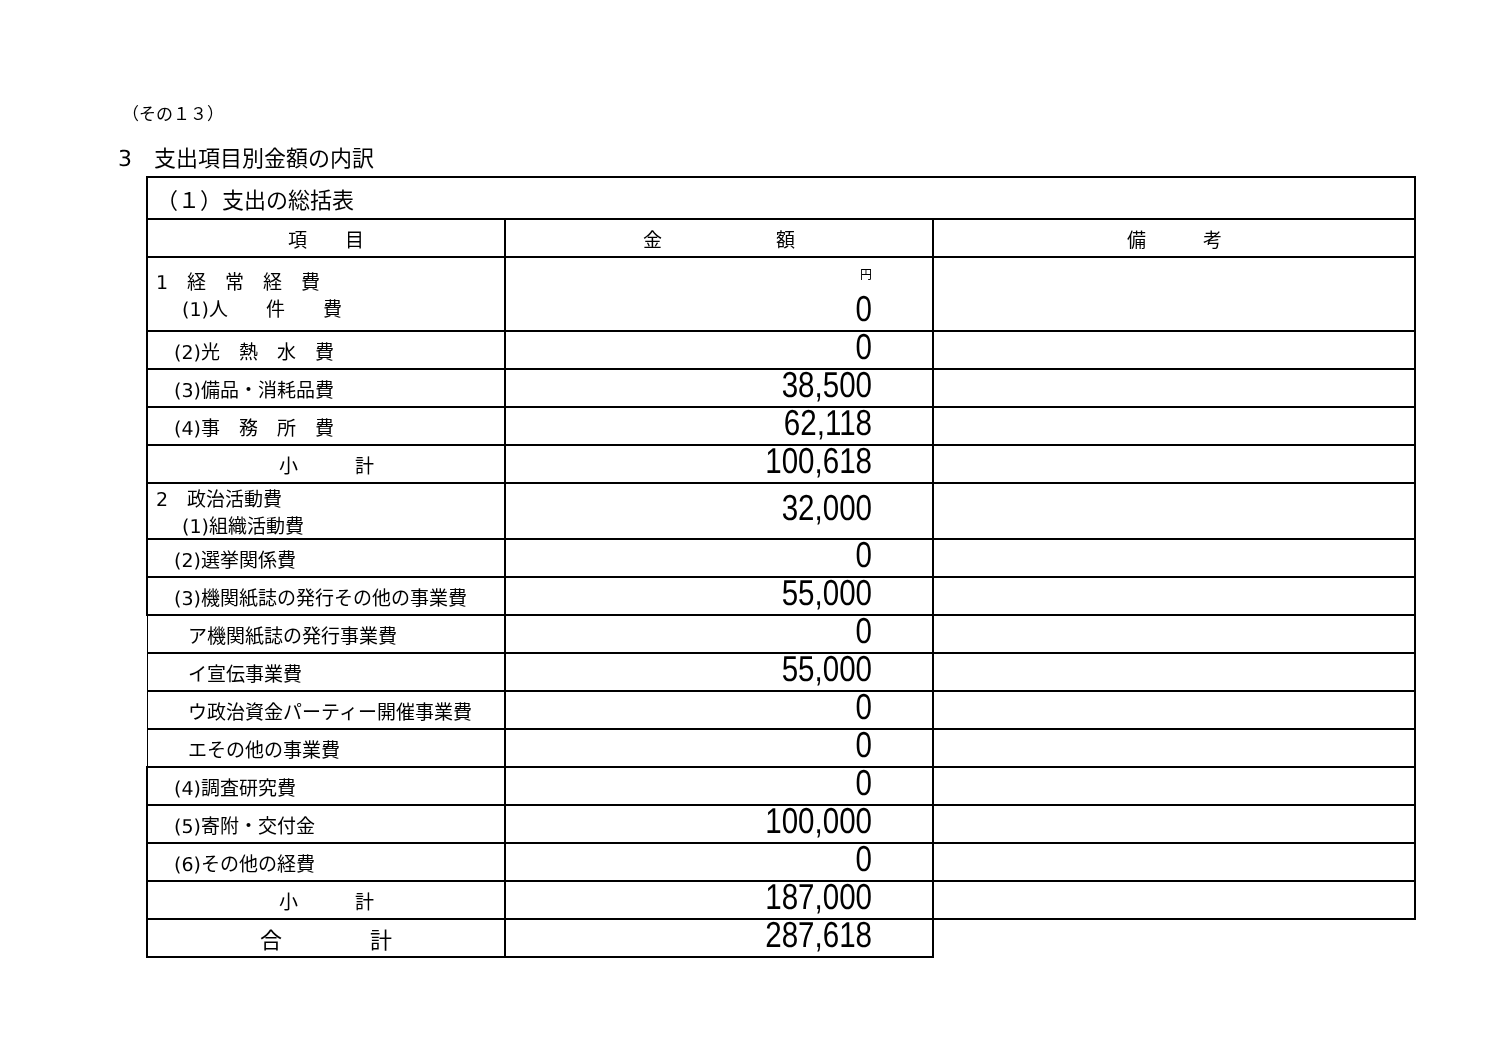（その１３）
3　支出項目別金額の内訳
| （１）支出の総括表 | | |
| --- | --- | --- |
| 項 目 | 金 額 | 備 考 |
| 1 経 常 経 費 (1)人 件 費 | 円 0 | |
| (2)光 熱 水 費 | 0 | |
| (3)備品・消耗品費 | 38,500 | |
| (4)事 務 所 費 | 62,118 | |
| 小 計 | 100,618 | |
| 2 政治活動費 (1)組織活動費 | 32,000 | |
| (2)選挙関係費 | 0 | |
| (3)機関紙誌の発行その他の事業費 | 55,000 | |
| ア機関紙誌の発行事業費 | 0 | |
| イ宣伝事業費 | 55,000 | |
| ウ政治資金パーティー開催事業費 | 0 | |
| エその他の事業費 | 0 | |
| (4)調査研究費 | 0 | |
| (5)寄附・交付金 | 100,000 | |
| (6)その他の経費 | 0 | |
| 小 計 | 187,000 | |
| 合 計 | 287,618 | |